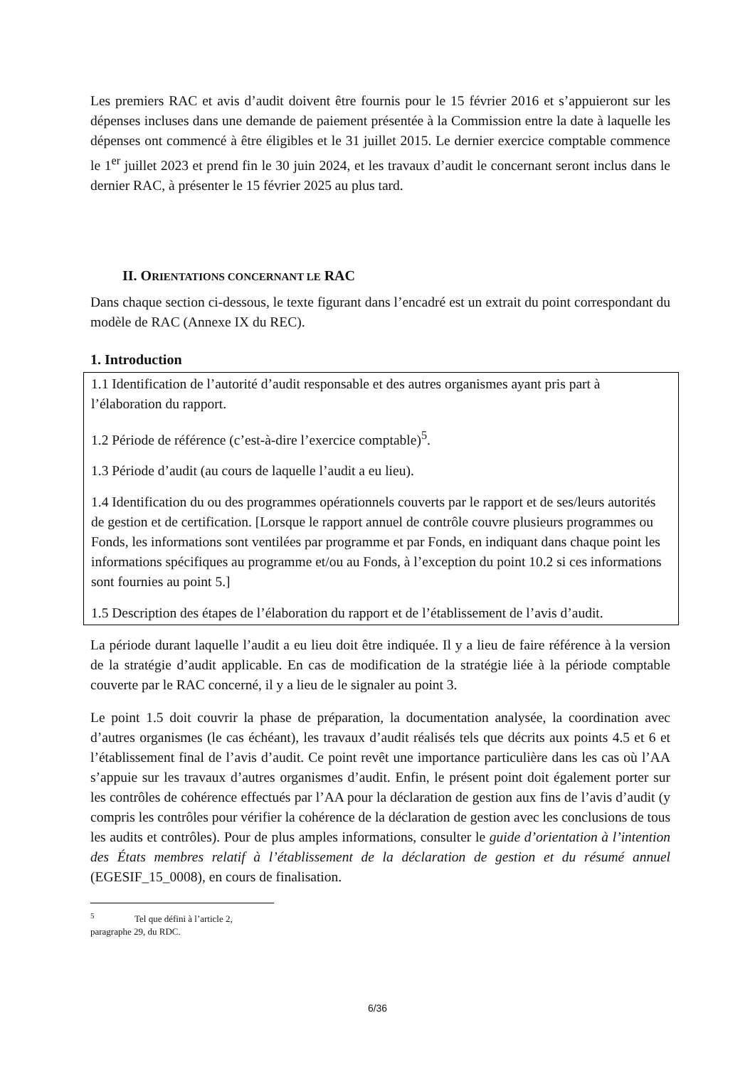Les premiers RAC et avis d’audit doivent être fournis pour le 15 février 2016 et s’appuieront sur les dépenses incluses dans une demande de paiement présentée à la Commission entre la date à laquelle les dépenses ont commencé à être éligibles et le 31 juillet 2015. Le dernier exercice comptable commence le 1<sup>er</sup> juillet 2023 et prend fin le 30 juin 2024, et les travaux d’audit le concernant seront inclus dans le dernier RAC, à présenter le 15 février 2025 au plus tard.
II. ORIENTATIONS CONCERNANT LE RAC
Dans chaque section ci-dessous, le texte figurant dans l’encadré est un extrait du point correspondant du modèle de RAC (Annexe IX du REC).
1. Introduction
1.1 Identification de l’autorité d’audit responsable et des autres organismes ayant pris part à l’élaboration du rapport.
1.2 Période de référence (c’est-à-dire l’exercice comptable)<sup>5</sup>.
1.3 Période d’audit (au cours de laquelle l’audit a eu lieu).
1.4 Identification du ou des programmes opérationnels couverts par le rapport et de ses/leurs autorités de gestion et de certification. [Lorsque le rapport annuel de contrôle couvre plusieurs programmes ou Fonds, les informations sont ventilées par programme et par Fonds, en indiquant dans chaque point les informations spécifiques au programme et/ou au Fonds, à l’exception du point 10.2 si ces informations sont fournies au point 5.]
1.5 Description des étapes de l’élaboration du rapport et de l’établissement de l’avis d’audit.
La période durant laquelle l’audit a eu lieu doit être indiquée. Il y a lieu de faire référence à la version de la stratégie d’audit applicable. En cas de modification de la stratégie liée à la période comptable couverte par le RAC concerné, il y a lieu de le signaler au point 3.
Le point 1.5 doit couvrir la phase de préparation, la documentation analysée, la coordination avec d’autres organismes (le cas échéant), les travaux d’audit réalisés tels que décrits aux points 4.5 et 6 et l’établissement final de l’avis d’audit. Ce point revêt une importance particulière dans les cas où l’AA s’appuie sur les travaux d’autres organismes d’audit. Enfin, le présent point doit également porter sur les contrôles de cohérence effectués par l’AA pour la déclaration de gestion aux fins de l’avis d’audit (y compris les contrôles pour vérifier la cohérence de la déclaration de gestion avec les conclusions de tous les audits et contrôles). Pour de plus amples informations, consulter le guide d’orientation à l’intention des États membres relatif à l’établissement de la déclaration de gestion et du résumé annuel (EGESIF_15_0008), en cours de finalisation.
<sup>5</sup> Tel que défini à l’article 2, paragraphe 29, du RDC.
6/36